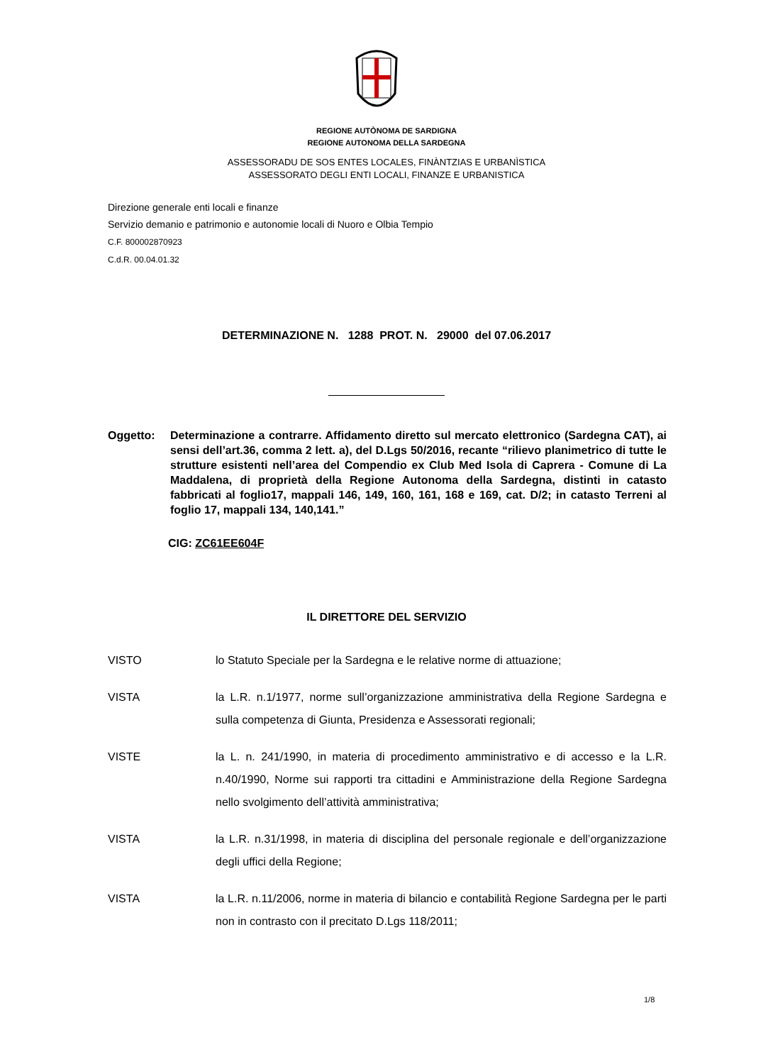REGIONE AUTÒNOMA DE SARDIGNA
REGIONE AUTONOMA DELLA SARDEGNA
ASSESSORADU DE SOS ENTES LOCALES, FINÀNTZIAS E URBANÌSTICA
ASSESSORATO DEGLI ENTI LOCALI, FINANZE E URBANISTICA
Direzione generale enti locali e finanze
Servizio demanio e patrimonio e autonomie locali di Nuoro e Olbia Tempio
C.F. 800002870923
C.d.R. 00.04.01.32
DETERMINAZIONE N. 1288 PROT. N. 29000 del 07.06.2017
Oggetto: Determinazione a contrarre. Affidamento diretto sul mercato elettronico (Sardegna CAT), ai sensi dell’art.36, comma 2 lett. a), del D.Lgs 50/2016, recante “rilievo planimetrico di tutte le strutture esistenti nell’area del Compendio ex Club Med Isola di Caprera - Comune di La Maddalena, di proprietà della Regione Autonoma della Sardegna, distinti in catasto fabbricati al foglio17, mappali 146, 149, 160, 161, 168 e 169, cat. D/2; in catasto Terreni al foglio 17, mappali 134, 140,141.”
CIG: ZC61EE604F
IL DIRETTORE DEL SERVIZIO
VISTO lo Statuto Speciale per la Sardegna e le relative norme di attuazione;
VISTA la L.R. n.1/1977, norme sull’organizzazione amministrativa della Regione Sardegna e sulla competenza di Giunta, Presidenza e Assessorati regionali;
VISTE la L. n. 241/1990, in materia di procedimento amministrativo e di accesso e la L.R. n.40/1990, Norme sui rapporti tra cittadini e Amministrazione della Regione Sardegna nello svolgimento dell’attività amministrativa;
VISTA la L.R. n.31/1998, in materia di disciplina del personale regionale e dell’organizzazione degli uffici della Regione;
VISTA la L.R. n.11/2006, norme in materia di bilancio e contabilità Regione Sardegna per le parti non in contrasto con il precitato D.Lgs 118/2011;
1/8